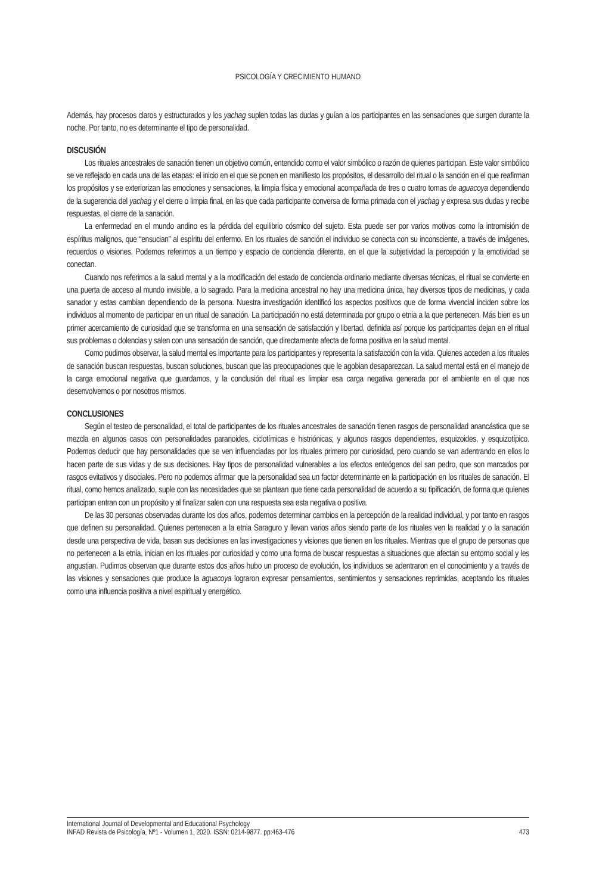PSICOLOGÍA Y CRECIMIENTO HUMANO
Además, hay procesos claros y estructurados y los yachag suplen todas las dudas y guían a los participantes en las sensaciones que surgen durante la noche. Por tanto, no es determinante el tipo de personalidad.
DISCUSIÓN
Los rituales ancestrales de sanación tienen un objetivo común, entendido como el valor simbólico o razón de quienes participan. Este valor simbólico se ve reflejado en cada una de las etapas: el inicio en el que se ponen en manifiesto los propósitos, el desarrollo del ritual o la sanción en el que reafirman los propósitos y se exteriorizan las emociones y sensaciones, la limpia física y emocional acompañada de tres o cuatro tomas de aguacoya dependiendo de la sugerencia del yachag y el cierre o limpia final, en las que cada participante conversa de forma primada con el yachag y expresa sus dudas y recibe respuestas, el cierre de la sanación.
La enfermedad en el mundo andino es la pérdida del equilibrio cósmico del sujeto. Esta puede ser por varios motivos como la intromisión de espíritus malignos, que “ensucian” al espíritu del enfermo. En los rituales de sanción el individuo se conecta con su inconsciente, a través de imágenes, recuerdos o visiones. Podemos referirnos a un tiempo y espacio de conciencia diferente, en el que la subjetividad la percepción y la emotividad se conectan.
Cuando nos referimos a la salud mental y a la modificación del estado de conciencia ordinario mediante diversas técnicas, el ritual se convierte en una puerta de acceso al mundo invisible, a lo sagrado. Para la medicina ancestral no hay una medicina única, hay diversos tipos de medicinas, y cada sanador y estas cambian dependiendo de la persona. Nuestra investigación identificó los aspectos positivos que de forma vivencial inciden sobre los individuos al momento de participar en un ritual de sanación. La participación no está determinada por grupo o etnia a la que pertenecen. Más bien es un primer acercamiento de curiosidad que se transforma en una sensación de satisfacción y libertad, definida así porque los participantes dejan en el ritual sus problemas o dolencias y salen con una sensación de sanción, que directamente afecta de forma positiva en la salud mental.
Como pudimos observar, la salud mental es importante para los participantes y representa la satisfacción con la vida. Quienes acceden a los rituales de sanación buscan respuestas, buscan soluciones, buscan que las preocupaciones que le agobian desaparezcan. La salud mental está en el manejo de la carga emocional negativa que guardamos, y la conclusión del ritual es limpiar esa carga negativa generada por el ambiente en el que nos desenvolvemos o por nosotros mismos.
CONCLUSIONES
Según el testeo de personalidad, el total de participantes de los rituales ancestrales de sanación tienen rasgos de personalidad anancástica que se mezcla en algunos casos con personalidades paranoides, ciclotímicas e histriónicas; y algunos rasgos dependientes, esquizoides, y esquizotípico. Podemos deducir que hay personalidades que se ven influenciadas por los rituales primero por curiosidad, pero cuando se van adentrando en ellos lo hacen parte de sus vidas y de sus decisiones. Hay tipos de personalidad vulnerables a los efectos enteógenos del san pedro, que son marcados por rasgos evitativos y disociales. Pero no podemos afirmar que la personalidad sea un factor determinante en la participación en los rituales de sanación. El ritual, como hemos analizado, suple con las necesidades que se plantean que tiene cada personalidad de acuerdo a su tipificación, de forma que quienes participan entran con un propósito y al finalizar salen con una respuesta sea esta negativa o positiva.
De las 30 personas observadas durante los dos años, podemos determinar cambios en la percepción de la realidad individual, y por tanto en rasgos que definen su personalidad. Quienes pertenecen a la etnia Saraguro y llevan varios años siendo parte de los rituales ven la realidad y o la sanación desde una perspectiva de vida, basan sus decisiones en las investigaciones y visiones que tienen en los rituales. Mientras que el grupo de personas que no pertenecen a la etnia, inician en los rituales por curiosidad y como una forma de buscar respuestas a situaciones que afectan su entorno social y les angustian. Pudimos observan que durante estos dos años hubo un proceso de evolución, los individuos se adentraron en el conocimiento y a través de las visiones y sensaciones que produce la aguacoya lograron expresar pensamientos, sentimientos y sensaciones reprimidas, aceptando los rituales como una influencia positiva a nivel espiritual y energético.
International Journal of Developmental and Educational Psychology
INFAD Revista de Psicología, Nº1 - Volumen 1, 2020. ISSN: 0214-9877. pp:463-476 473